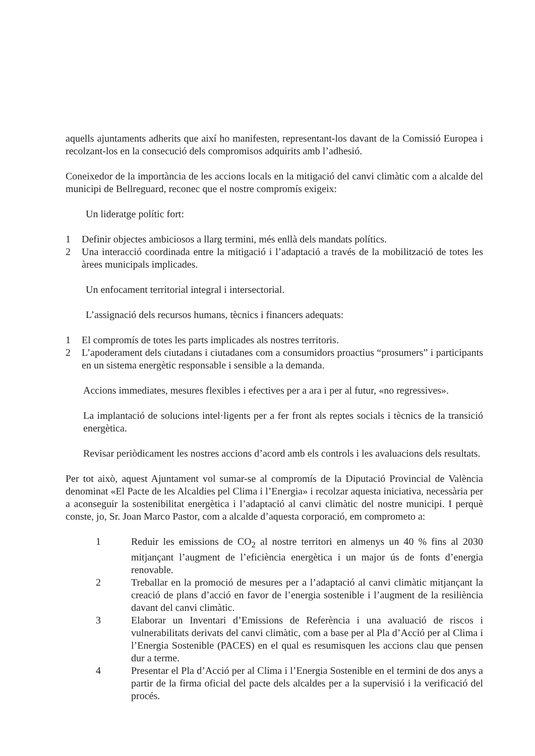aquells ajuntaments adherits que així ho manifesten, representant-los davant de la Comissió Europea i recolzant-los en la consecució dels compromisos adquirits amb l’adhesió.
Coneixedor de la importància de les accions locals en la mitigació del canvi climàtic com a alcalde del municipi de Bellreguard, reconec que el nostre compromís exigeix:
Un lideratge polític fort:
1 Definir objectes ambiciosos a llarg termini, més enllà dels mandats polítics.
2 Una interacció coordinada entre la mitigació i l’adaptació a través de la mobilització de totes les àrees municipals implicades.
Un enfocament territorial integral i intersectorial.
L’assignació dels recursos humans, tècnics i financers adequats:
1 El compromís de totes les parts implicades als nostres territoris.
2 L’apoderament dels ciutadans i ciutadanes com a consumidors proactius “prosumers” i participants en un sistema energètic responsable i sensible a la demanda.
Accions immediates, mesures flexibles i efectives per a ara i per al futur, «no regressives».
La implantació de solucions intel·ligents per a fer front als reptes socials i tècnics de la transició energètica.
Revisar periòdicament les nostres accions d’acord amb els controls i les avaluacions dels resultats.
Per tot això, aquest Ajuntament vol sumar-se al compromís de la Diputació Provincial de València denominat «El Pacte de les Alcaldies pel Clima i l’Energia» i recolzar aquesta iniciativa, necessària per a aconseguir la sostenibilitat energètica i l’adaptació al canvi climàtic del nostre municipi. I perquè conste, jo, Sr. Joan Marco Pastor, com a alcalde d’aquesta corporació, em comprometo a:
1 Reduir les emissions de CO<sub>2</sub> al nostre territori en almenys un 40 % fins al 2030 mitjançant l’augment de l’eficiència energètica i un major ús de fonts d’energia renovable.
2 Treballar en la promoció de mesures per a l’adaptació al canvi climàtic mitjançant la creació de plans d’acció en favor de l’energia sostenible i l’augment de la resiliència davant del canvi climàtic.
3 Elaborar un Inventari d’Emissions de Referència i una avaluació de riscos i vulnerabilitats derivats del canvi climàtic, com a base per al Pla d’Acció per al Clima i l’Energia Sostenible (PACES) en el qual es resumisquen les accions clau que pensen dur a terme.
4 Presentar el Pla d’Acció per al Clima i l’Energia Sostenible en el termini de dos anys a partir de la firma oficial del pacte dels alcaldes per a la supervisió i la verificació del procés.